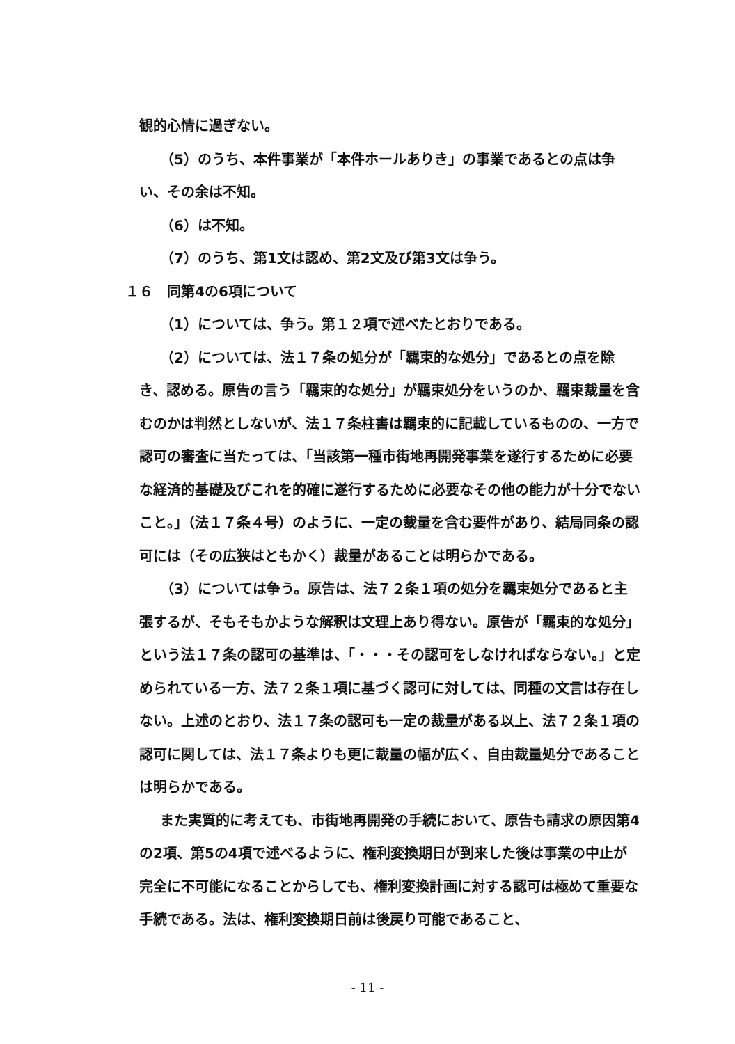観的心情に過ぎない。
（5）のうち、本件事業が「本件ホールありき」の事業であるとの点は争い、その余は不知。
（6）は不知。
（7）のうち、第1文は認め、第2文及び第3文は争う。
１６　同第4の6項について
（1）については、争う。第１２項で述べたとおりである。
（2）については、法１７条の処分が「羈束的な処分」であるとの点を除き、認める。原告の言う「羈束的な処分」が羈束処分をいうのか、羈束裁量を含むのかは判然としないが、法１７条柱書は羈束的に記載しているものの、一方で認可の審査に当たっては、「当該第一種市街地再開発事業を遂行するために必要な経済的基礎及びこれを的確に遂行するために必要なその他の能力が十分でないこと。」（法１７条４号）のように、一定の裁量を含む要件があり、結局同条の認可には（その広狭はともかく）裁量があることは明らかである。
（3）については争う。原告は、法７２条１項の処分を羈束処分であると主張するが、そもそもかような解釈は文理上あり得ない。原告が「羈束的な処分」という法１７条の認可の基準は、「・・・その認可をしなければならない。」と定められている一方、法７２条１項に基づく認可に対しては、同種の文言は存在しない。上述のとおり、法１７条の認可も一定の裁量がある以上、法７２条１項の認可に関しては、法１７条よりも更に裁量の幅が広く、自由裁量処分であることは明らかである。
また実質的に考えても、市街地再開発の手続において、原告も請求の原因第4の2項、第5の4項で述べるように、権利変換期日が到来した後は事業の中止が完全に不可能になることからしても、権利変換計画に対する認可は極めて重要な手続である。法は、権利変換期日前は後戻り可能であること、
- 11 -